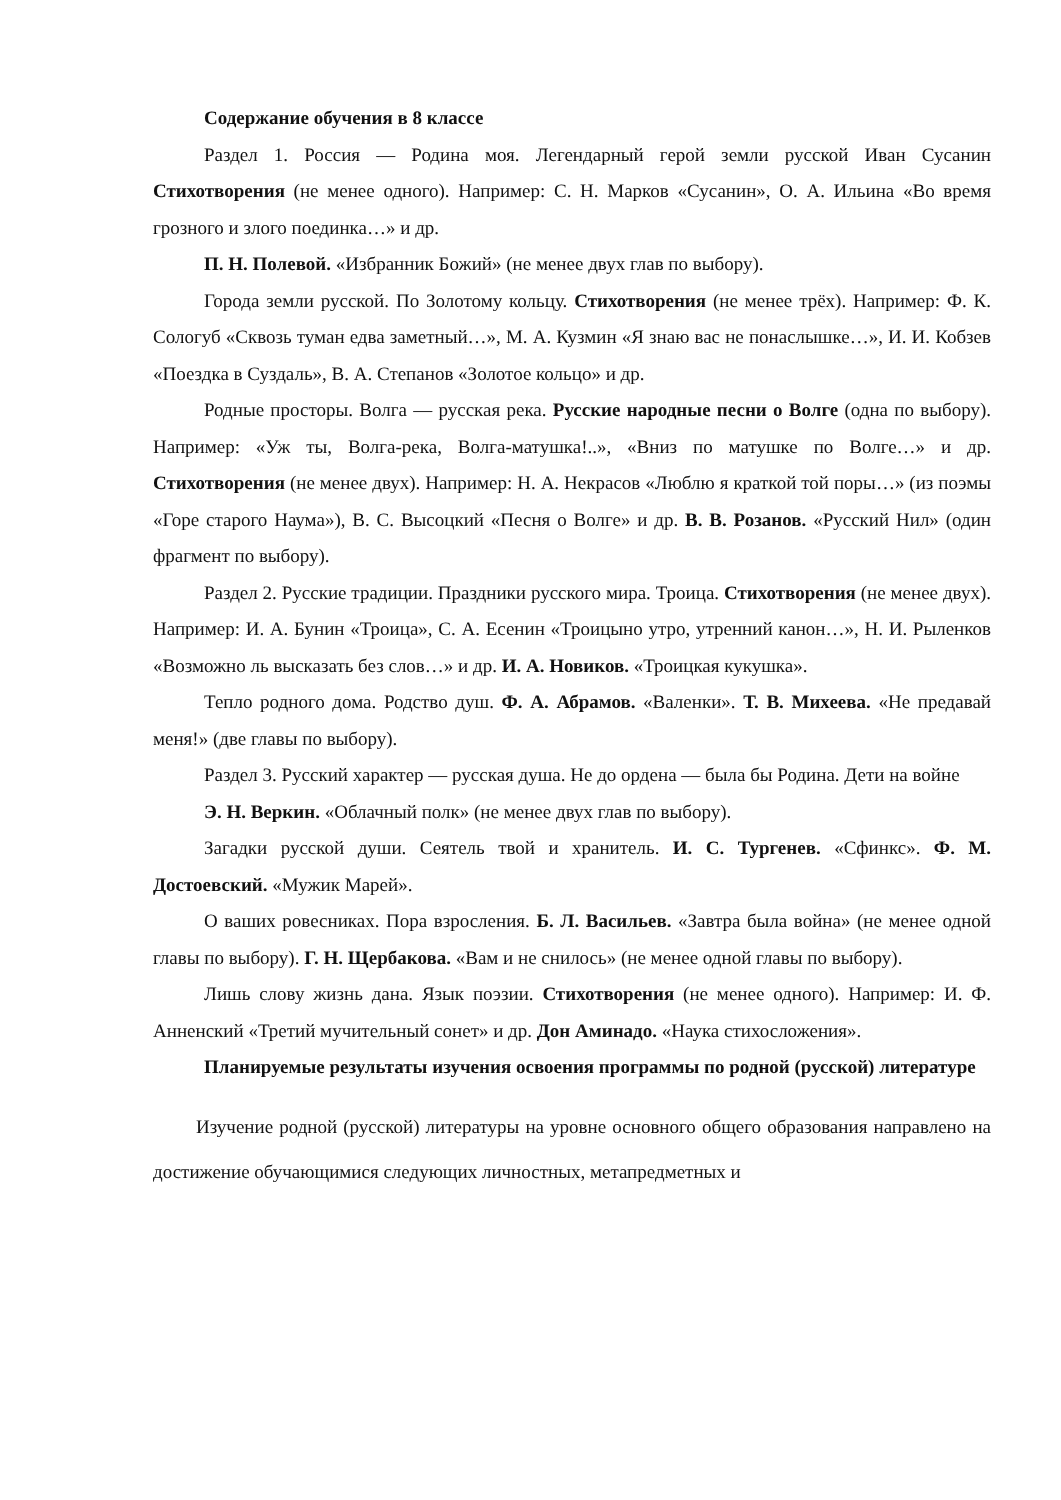Содержание обучения в 8 классе
Раздел 1. Россия — Родина моя. Легендарный герой земли русской Иван Сусанин Стихотворения (не менее одного). Например: С. Н. Марков «Сусанин», О. А. Ильина «Во время грозного и злого поединка…» и др.
П. Н. Полевой. «Избранник Божий» (не менее двух глав по выбору).
Города земли русской. По Золотому кольцу. Стихотворения (не менее трёх). Например: Ф. К. Сологуб «Сквозь туман едва заметный…», М. А. Кузмин «Я знаю вас не понаслышке…», И. И. Кобзев «Поездка в Суздаль», В. А. Степанов «Золотое кольцо» и др.
Родные просторы. Волга — русская река. Русские народные песни о Волге (одна по выбору). Например: «Уж ты, Волга-река, Волга-матушка!..», «Вниз по матушке по Волге…» и др. Стихотворения (не менее двух). Например: Н. А. Некрасов «Люблю я краткой той поры…» (из поэмы «Горе старого Наума»), В. С. Высоцкий «Песня о Волге» и др. В. В. Розанов. «Русский Нил» (один фрагмент по выбору).
Раздел 2. Русские традиции. Праздники русского мира. Троица. Стихотворения (не менее двух). Например: И. А. Бунин «Троица», С. А. Есенин «Троицыно утро, утренний канон…», Н. И. Рыленков «Возможно ль высказать без слов…» и др. И. А. Новиков. «Троицкая кукушка».
Тепло родного дома. Родство душ. Ф. А. Абрамов. «Валенки». Т. В. Михеева. «Не предавай меня!» (две главы по выбору).
Раздел 3. Русский характер — русская душа. Не до ордена — была бы Родина. Дети на войне
Э. Н. Веркин. «Облачный полк» (не менее двух глав по выбору).
Загадки русской души. Сеятель твой и хранитель. И. С. Тургенев. «Сфинкс». Ф. М. Достоевский. «Мужик Марей».
О ваших ровесниках. Пора взросления. Б. Л. Васильев. «Завтра была война» (не менее одной главы по выбору). Г. Н. Щербакова. «Вам и не снилось» (не менее одной главы по выбору).
Лишь слову жизнь дана. Язык поэзии. Стихотворения (не менее одного). Например: И. Ф. Анненский «Третий мучительный сонет» и др. Дон Аминадо. «Наука стихосложения».
Планируемые результаты изучения освоения программы по родной (русской) литературе
Изучение родной (русской) литературы на уровне основного общего образования направлено на достижение обучающимися следующих личностных, метапредметных и